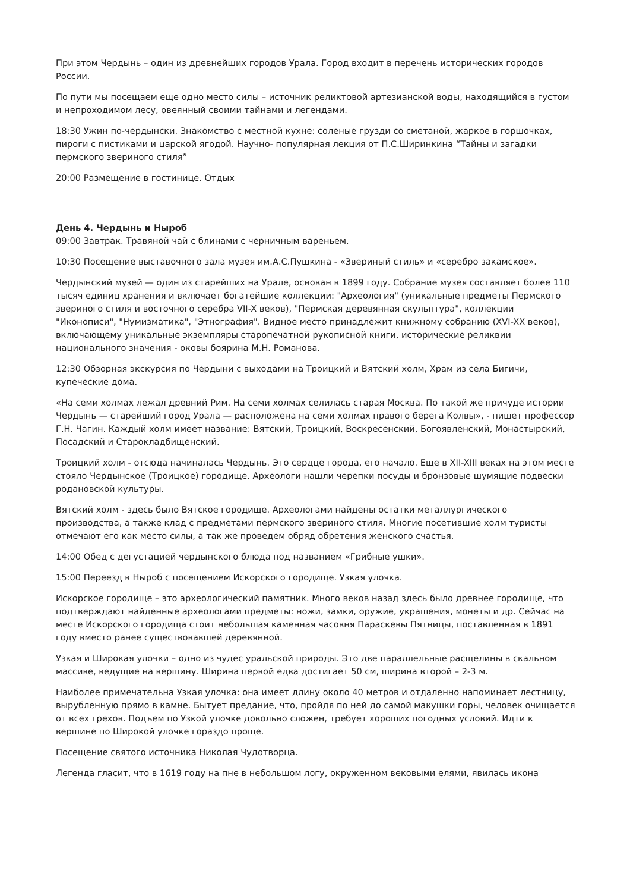При этом Чердынь – один из древнейших городов Урала. Город входит в перечень исторических городов России.
По пути мы посещаем еще одно место силы – источник реликтовой артезианской воды, находящийся в густом и непроходимом лесу, овеянный своими тайнами и легендами.
18:30 Ужин по-чердынски. Знакомство с местной кухне: соленые грузди со сметаной, жаркое в горшочках, пироги с пистиками и царской ягодой. Научно- популярная лекция от П.С.Ширинкина “Тайны и загадки пермского звериного стиля”
20:00 Размещение в гостинице. Отдых
День 4. Чердынь и Ныроб
09:00 Завтрак. Травяной чай с блинами с черничным вареньем.
10:30 Посещение выставочного зала музея им.А.С.Пушкина - «Звериный стиль» и «серебро закамское».
Чердынский музей — один из старейших на Урале, основан в 1899 году. Собрание музея составляет более 110 тысяч единиц хранения и включает богатейшие коллекции: "Археология" (уникальные предметы Пермского звериного стиля и восточного серебра VII-X веков), "Пермская деревянная скульптура", коллекции "Иконописи", "Нумизматика", "Этнография". Видное место принадлежит книжному собранию (XVI-XX веков), включающему уникальные экземпляры старопечатной рукописной книги, исторические реликвии национального значения - оковы боярина М.Н. Романова.
12:30 Обзорная экскурсия по Чердыни с выходами на Троицкий и Вятский холм, Храм из села Бигичи, купеческие дома.
«На семи холмах лежал древний Рим. На семи холмах селилась старая Москва. По такой же причуде истории Чердынь — старейший город Урала — расположена на семи холмах правого берега Колвы», - пишет профессор Г.Н. Чагин. Каждый холм имеет название: Вятский, Троицкий, Воскресенский, Богоявленский, Монастырский, Посадский и Старокладбищенский.
Троицкий холм - отсюда начиналась Чердынь. Это сердце города, его начало. Еще в XII-XIII веках на этом месте стояло Чердынское (Троицкое) городище. Археологи нашли черепки посуды и бронзовые шумящие подвески родановской культуры.
Вятский холм - здесь было Вятское городище. Археологами найдены остатки металлургического производства, а также клад с предметами пермского звериного стиля. Многие посетившие холм туристы отмечают его как место силы, а так же проведем обряд обретения женского счастья.
14:00 Обед с дегустацией чердынского блюда под названием «Грибные ушки».
15:00 Переезд в Ныроб с посещением Искорского городище. Узкая улочка.
Искорское городище – это археологический памятник. Много веков назад здесь было древнее городище, что подтверждают найденные археологами предметы: ножи, замки, оружие, украшения, монеты и др. Сейчас на месте Искорского городища стоит небольшая каменная часовня Параскевы Пятницы, поставленная в 1891 году вместо ранее существовавшей деревянной.
Узкая и Широкая улочки – одно из чудес уральской природы. Это две параллельные расщелины в скальном массиве, ведущие на вершину. Ширина первой едва достигает 50 см, ширина второй – 2-3 м.
Наиболее примечательна Узкая улочка: она имеет длину около 40 метров и отдаленно напоминает лестницу, вырубленную прямо в камне. Бытует предание, что, пройдя по ней до самой макушки горы, человек очищается от всех грехов. Подъем по Узкой улочке довольно сложен, требует хороших погодных условий. Идти к вершине по Широкой улочке гораздо проще.
Посещение святого источника Николая Чудотворца.
Легенда гласит, что в 1619 году на пне в небольшом логу, окруженном вековыми елями, явилась икона